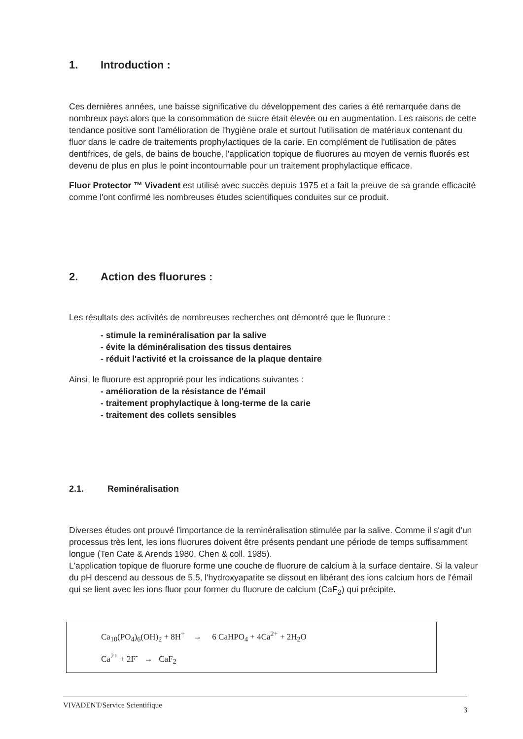1. Introduction :
Ces dernières années, une baisse significative du développement des caries a été remarquée dans de nombreux pays alors que la consommation de sucre était élevée ou en augmentation. Les raisons de cette tendance positive sont l'amélioration de l'hygiène orale et surtout l'utilisation de matériaux contenant du fluor dans le cadre de traitements prophylactiques de la carie. En complément de l'utilisation de pâtes dentifrices, de gels, de bains de bouche, l'application topique de fluorures au moyen de vernis fluorés est devenu de plus en plus le point incontournable pour un traitement prophylactique efficace.
Fluor Protector ™ Vivadent est utilisé avec succès depuis 1975 et a fait la preuve de sa grande efficacité comme l'ont confirmé les nombreuses études scientifiques conduites sur ce produit.
2. Action des fluorures :
Les résultats des activités de nombreuses recherches ont démontré que le fluorure :
- stimule la reminéralisation par la salive
- évite la déminéralisation des tissus dentaires
- réduit l'activité et la croissance de la plaque dentaire
Ainsi, le fluorure est approprié pour les indications suivantes :
- amélioration de la résistance de l'émail
- traitement prophylactique à long-terme de la carie
- traitement des collets sensibles
2.1. Reminéralisation
Diverses études ont prouvé l'importance de la reminéralisation stimulée par la salive. Comme il s'agit d'un processus très lent, les ions fluorures doivent être présents pendant une période de temps suffisamment longue (Ten Cate & Arends 1980, Chen & coll. 1985).
L'application topique de fluorure forme une couche de fluorure de calcium à la surface dentaire. Si la valeur du pH descend au dessous de 5,5, l'hydroxyapatite se dissout en libérant des ions calcium hors de l'émail qui se lient avec les ions fluor pour former du fluorure de calcium (CaF<sub>2</sub>) qui précipite.
Ca<sub>10</sub>(PO<sub>4</sub>)<sub>6</sub>(OH)<sub>2</sub> + 8H<sup>+</sup> → 6 CaHPO<sub>4</sub> + 4Ca<sup>2+</sup> + 2H<sub>2</sub>O
Ca<sup>2+</sup> + 2F<sup>-</sup> → CaF<sub>2</sub>
VIVADENT/Service Scientifique 3